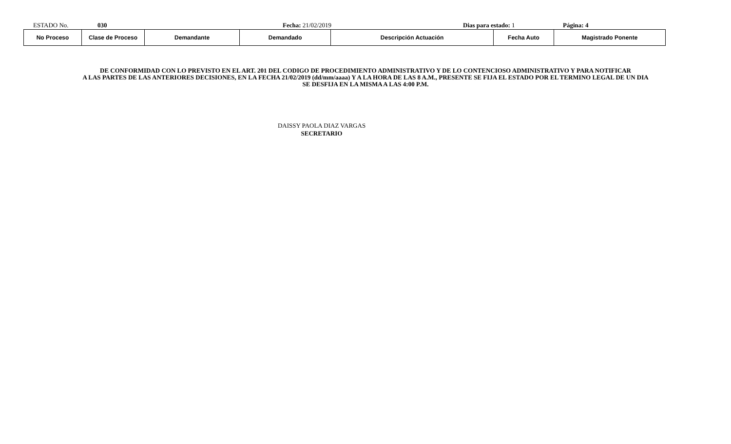ESTADO No. 030 Fecha: 21/02/2019 Dias para estado: 1 Página: 4
| No Proceso | Clase de Proceso | Demandante | Demandado | Descripción Actuación | Fecha Auto | Magistrado Ponente |
| --- | --- | --- | --- | --- | --- | --- |
DE CONFORMIDAD CON LO PREVISTO EN EL ART. 201 DEL CODIGO DE PROCEDIMIENTO ADMINISTRATIVO Y DE LO CONTENCIOSO ADMINISTRATIVO Y PARA NOTIFICAR
A LAS PARTES DE LAS ANTERIORES DECISIONES, EN LA FECHA 21/02/2019 (dd/mm/aaaa) Y A LA HORA DE LAS 8 A.M., PRESENTE SE FIJA EL ESTADO POR EL TERMINO LEGAL DE UN DIA
SE DESFIJA EN LA MISMA A LAS 4:00 P.M.
DAISSY PAOLA DIAZ VARGAS
SECRETARIO